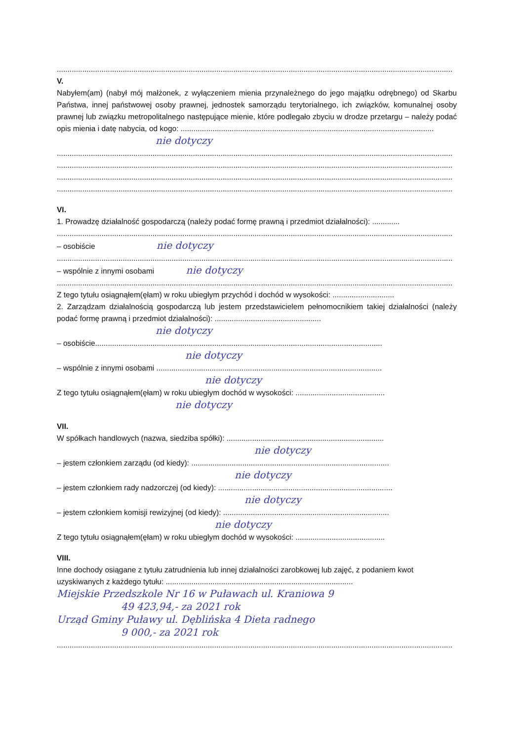..........................................................................................................................................................................................
V.
Nabyłem(am) (nabył mój małżonek, z wyłączeniem mienia przynależnego do jego majątku odrębnego) od Skarbu Państwa, innej państwowej osoby prawnej, jednostek samorządu terytorialnego, ich związków, komunalnej osoby prawnej lub związku metropolitalnego następujące mienie, które podlegało zbyciu w drodze przetargu – należy podać opis mienia i datę nabycia, od kogo: .......................................................................................................................
nie dotyczy
..........................................................................................................................................................................................
..........................................................................................................................................................................................
..........................................................................................................................................................................................
..........................................................................................................................................................................................
VI.
1. Prowadzę działalność gospodarczą (należy podać formę prawną i przedmiot działalności): .............
..........................................................................................................................................................................................
– osobiście nie dotyczy
..........................................................................................................................................................................................
– wspólnie z innymi osobami nie dotyczy
..........................................................................................................................................................................................
Z tego tytułu osiągnąłem(ęłam) w roku ubiegłym przychód i dochód w wysokości: .............................
2. Zarządzam działalnością gospodarczą lub jestem przedstawicielem pełnomocnikiem takiej działalności (należy podać formę prawną i przedmiot działalności): ..................................................
nie dotyczy
– osobiście.......................................................................................................................................
nie dotyczy
– wspólnie z innymi osobami ..........................................................................................................
nie dotyczy
Z tego tytułu osiągnąłem(ęłam) w roku ubiegłym dochód w wysokości: ..........................................
nie dotyczy
VII.
W spółkach handlowych (nazwa, siedziba spółki): ..........................................................................
nie dotyczy
– jestem członkiem zarządu (od kiedy): .............................................................................................
nie dotyczy
– jestem członkiem rady nadzorczej (od kiedy): ..................................................................................
nie dotyczy
– jestem członkiem komisji rewizyjnej (od kiedy): ..............................................................................
nie dotyczy
Z tego tytułu osiągnąłem(ęłam) w roku ubiegłym dochód w wysokości: ..........................................
VIII.
Inne dochody osiągane z tytułu zatrudnienia lub innej działalności zarobkowej lub zajęć, z podaniem kwot uzyskiwanych z każdego tytułu: ........................................................................................
Miejskie Przedszkole Nr 16 w Puławach ul. Kraniowa 9
49 423,94,- za 2021 rok
Urząd Gminy Puławy ul. Dęblińska 4 Dieta radnego
9 000,- za 2021 rok
..........................................................................................................................................................................................